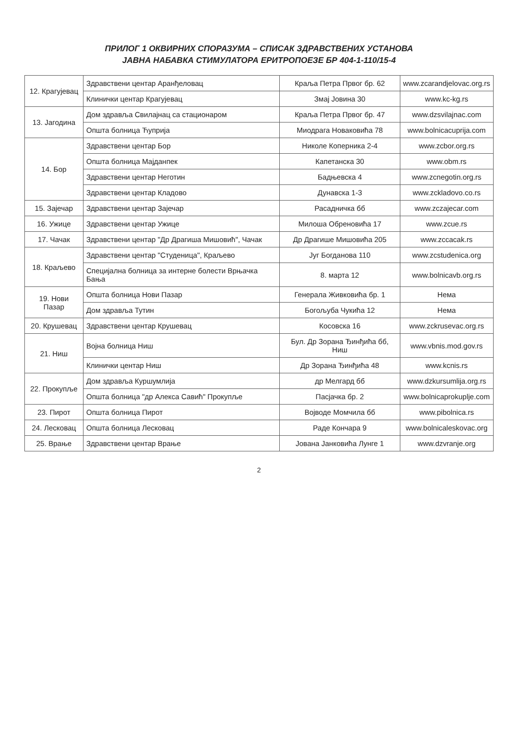ПРИЛОГ 1 ОКВИРНИХ СПОРАЗУМА – СПИСАК ЗДРАВСТВЕНИХ УСТАНОВА
ЈАВНА НАБАВКА СТИМУЛАТОРА ЕРИТРОПОЕЗЕ БР 404-1-110/15-4
| 12. Крагујевац | Здравствени центар Аранђеловац | Краља Петра Првог бр. 62 | www.zcarandjelovac.org.rs |
| | Клинички центар Крагујевац | Змај Јовина 30 | www.kc-kg.rs |
| 13. Јагодина | Дом здравља Свилајнац са стационаром | Краља Петра Првог бр. 47 | www.dzsvilajnac.com |
| | Општа болница Ћуприја | Миодрага Новаковића 78 | www.bolnicacuprija.com |
| 14. Бор | Здравствени центар Бор | Николе Коперника 2-4 | www.zcbor.org.rs |
| | Општа болница Мајданпек | Капетанска 30 | www.obm.rs |
| | Здравствени центар Неготин | Бадњевска 4 | www.zcnegotin.org.rs |
| | Здравствени центар Кладово | Дунавска 1-3 | www.zckladovo.co.rs |
| 15. Зајечар | Здравствени центар Зајечар | Расадничка бб | www.zczajecar.com |
| 16. Ужице | Здравствени центар Ужице | Милоша Обреновића 17 | www.zcue.rs |
| 17. Чачак | Здравствени центар "Др Драгиша Мишовић", Чачак | Др Драгише Мишовића 205 | www.zccacak.rs |
| 18. Краљево | Здравствени центар "Студеница", Краљево | Југ Богданова 110 | www.zcstudenica.org |
| | Специјална болница за интерне болести Врњачка Бања | 8. марта 12 | www.bolnicavb.org.rs |
| 19. Нови Пазар | Општа болница Нови Пазар | Генерала Живковића бр. 1 | Нема |
| | Дом здравља Тутин | Богољуба Чукића 12 | Нема |
| 20. Крушевац | Здравствени центар Крушевац | Косовска 16 | www.zckrusevac.org.rs |
| 21. Ниш | Војна болница Ниш | Бул. Др Зорана Ђинђића бб, Ниш | www.vbnis.mod.gov.rs |
| | Клинички центар Ниш | Др Зорана Ђинђића 48 | www.kcnis.rs |
| 22. Прокупље | Дом здравља Куршумлија | др Мелгард бб | www.dzkursumlija.org.rs |
| | Општа болница "др Алекса Савић" Прокупље | Пасјачка бр. 2 | www.bolnicaprokuplje.com |
| 23. Пирот | Општа болница Пирот | Војводе Момчила бб | www.pibolnica.rs |
| 24. Лесковац | Општа болница Лесковац | Раде Кончара 9 | www.bolnicaleskovac.org |
| 25. Врање | Здравствени центар Врање | Јована Јанковића Лунге 1 | www.dzvranje.org |
2